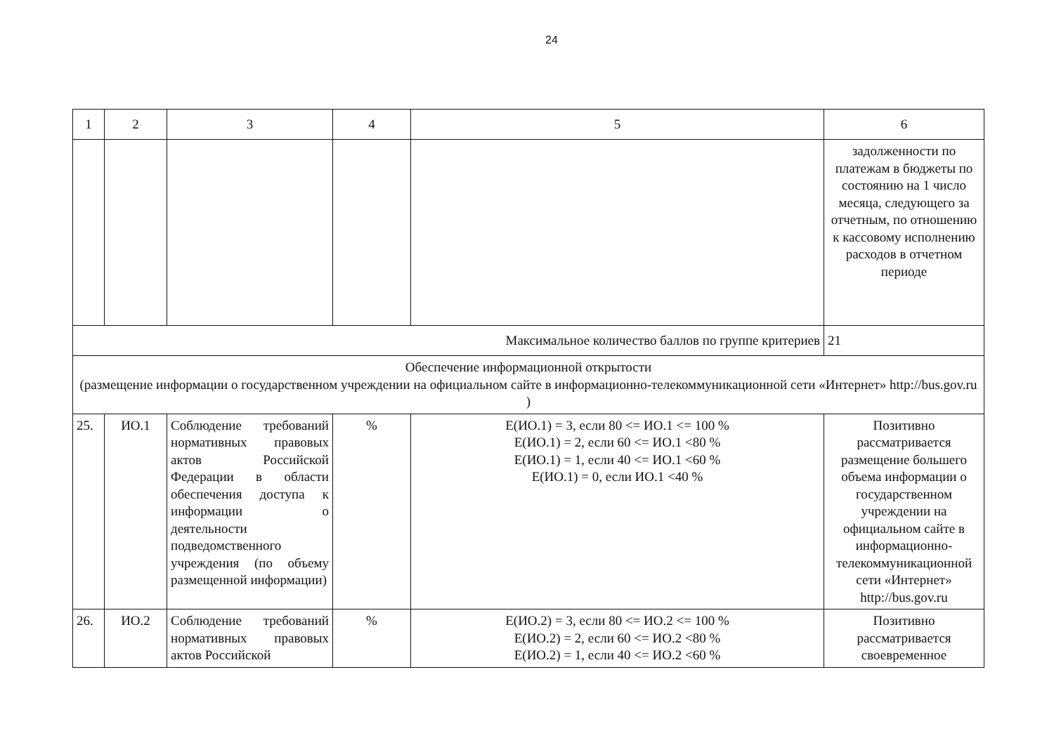24
| 1 | 2 | 3 | 4 | 5 | 6 |
| | | | | | задолженности по платежам в бюджеты по состоянию на 1 число месяца, следующего за отчетным, по отношению к кассовому исполнению расходов в отчетном периоде |
| Максимальное количество баллов по группе критериев | | | | | 21 |
| Обеспечение информационной открытости (размещение информации о государственном учреждении на официальном сайте в информационно-телекоммуникационной сети «Интернет» http://bus.gov.ru ) | | | | | |
| 25. | ИО.1 | Соблюдение требований нормативных правовых актов Российской Федерации в области обеспечения доступа к информации о деятельности подведомственного учреждения (по объему размещенной информации) | % | Е(ИО.1) = 3, если 80 <= ИО.1 <= 100 % Е(ИО.1) = 2, если 60 <= ИО.1 <80 % Е(ИО.1) = 1, если 40 <= ИО.1 <60 % Е(ИО.1) = 0, если ИО.1 <40 % | Позитивно рассматривается размещение большего объема информации о государственном учреждении на официальном сайте в информационно-телекоммуникационной сети «Интернет» http://bus.gov.ru |
| 26. | ИО.2 | Соблюдение требований нормативных правовых актов Российской | % | Е(ИО.2) = 3, если 80 <= ИО.2 <= 100 % Е(ИО.2) = 2, если 60 <= ИО.2 <80 % Е(ИО.2) = 1, если 40 <= ИО.2 <60 % | Позитивно рассматривается своевременное |